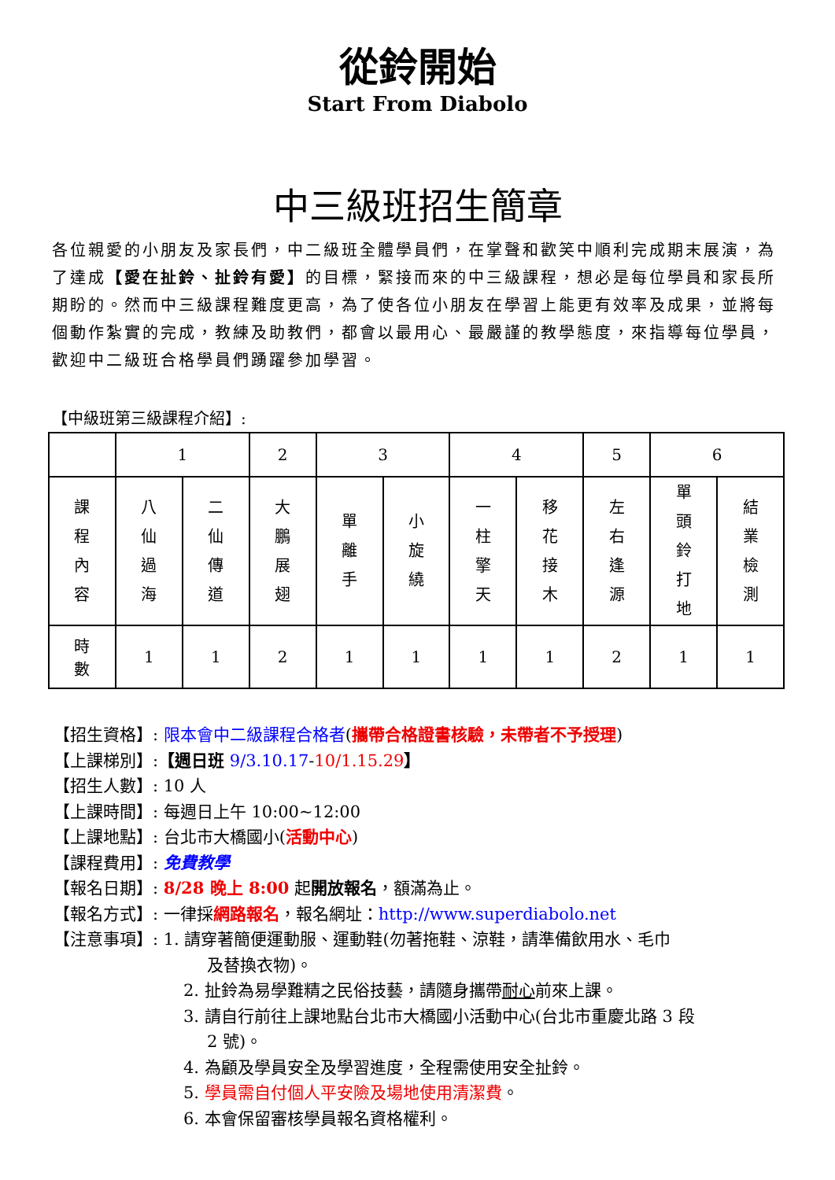從鈴開始
Start From Diabolo
中三級班招生簡章
各位親愛的小朋友及家長們，中二級班全體學員們，在掌聲和歡笑中順利完成期末展演，為了達成【愛在扯鈴、扯鈴有愛】的目標，緊接而來的中三級課程，想必是每位學員和家長所期盼的。然而中三級課程難度更高，為了使各位小朋友在學習上能更有效率及成果，並將每個動作紮實的完成，教練及助教們，都會以最用心、最嚴謹的教學態度，來指導每位學員，歡迎中二級班合格學員們踴躍參加學習。
【中級班第三級課程介紹】:
| | 1 | | 2 | 3 | | 4 | | 5 | 6 | |
| 課 程 內 容 | 八 仙 過 海 | 二 仙 傳 道 | 大 鵬 展 翅 | 單 離 手 | 小 旋 繞 | 一 柱 擎 天 | 移 花 接 木 | 左 右 逢 源 | 單 頭 鈴 打 地 | 結 業 檢 測 |
| 時 數 | 1 | 1 | 2 | 1 | 1 | 1 | 1 | 2 | 1 | 1 |
【招生資格】: 限本會中二級課程合格者(攜帶合格證書核驗，未帶者不予授理)
【上課梯別】:【週日班 9/3.10.17-10/1.15.29】
【招生人數】: 10 人
【上課時間】: 每週日上午 10:00~12:00
【上課地點】: 台北市大橋國小(活動中心)
【課程費用】: 免費教學
【報名日期】: 8/28 晚上 8:00 起開放報名，額滿為止。
【報名方式】: 一律採網路報名，報名網址：http://www.superdiabolo.net
【注意事項】: 1. 請穿著簡便運動服、運動鞋(勿著拖鞋、涼鞋，請準備飲用水、毛巾
及替換衣物)。
2. 扯鈴為易學難精之民俗技藝，請隨身攜帶耐心前來上課。
3. 請自行前往上課地點台北市大橋國小活動中心(台北市重慶北路 3 段
2 號)。
4. 為顧及學員安全及學習進度，全程需使用安全扯鈴。
5. 學員需自付個人平安險及場地使用清潔費。
6. 本會保留審核學員報名資格權利。